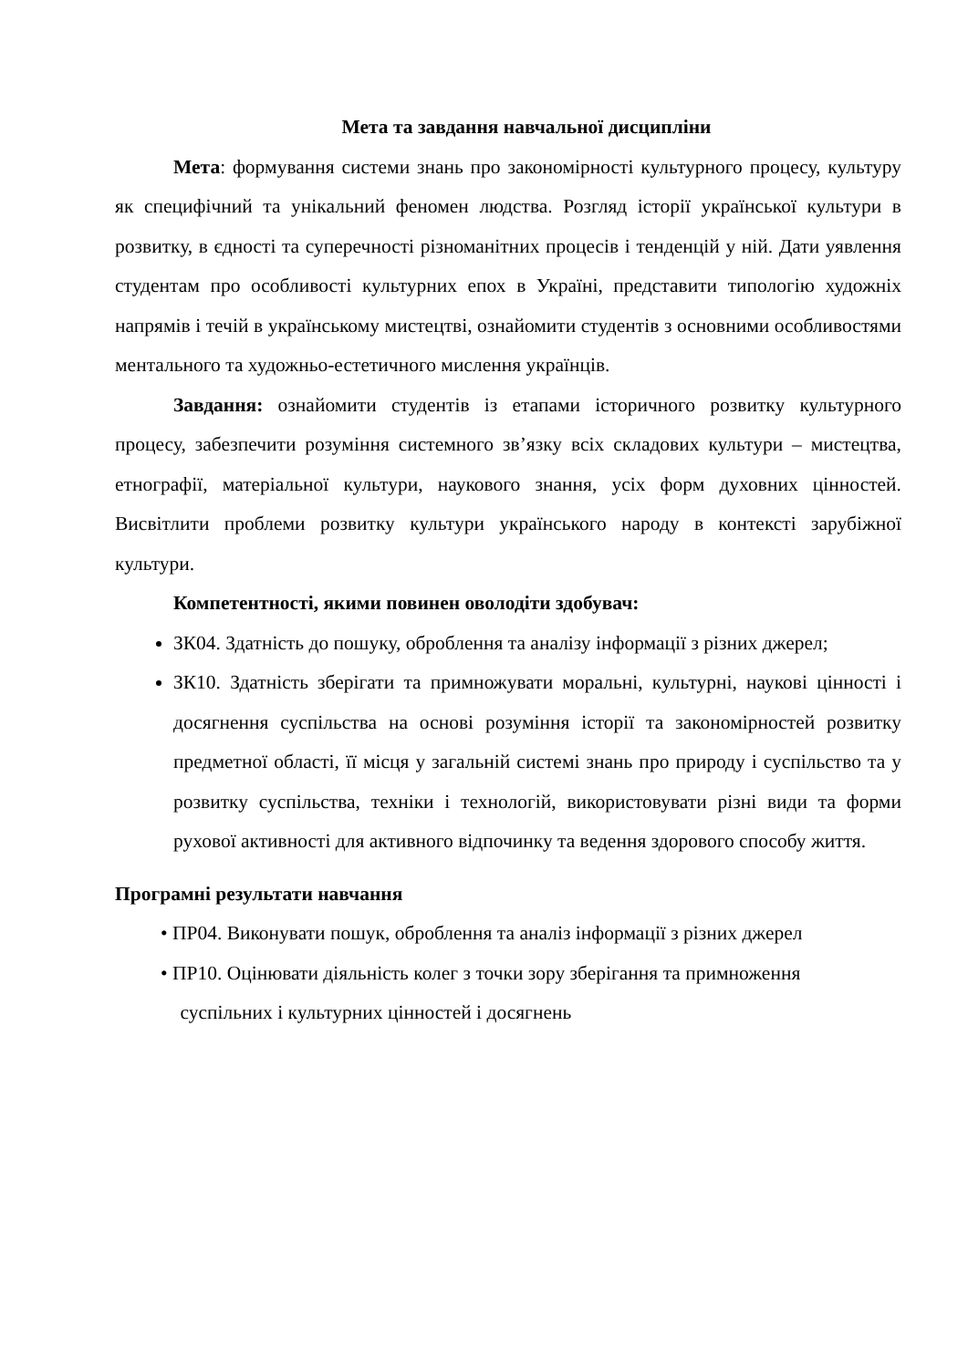Мета та завдання навчальної дисципліни
Мета: формування системи знань про закономірності культурного процесу, культуру як специфічний та унікальний феномен людства. Розгляд історії української культури в розвитку, в єдності та суперечності різноманітних процесів і тенденцій у ній. Дати уявлення студентам про особливості культурних епох в Україні, представити типологію художніх напрямів і течій в українському мистецтві, ознайомити студентів з основними особливостями ментального та художньо-естетичного мислення українців.
Завдання: ознайомити студентів із етапами історичного розвитку культурного процесу, забезпечити розуміння системного зв’язку всіх складових культури – мистецтва, етнографії, матеріальної культури, наукового знання, усіх форм духовних цінностей. Висвітлити проблеми розвитку культури українського народу в контексті зарубіжної культури.
Компетентності, якими повинен оволодіти здобувач:
ЗК04. Здатність до пошуку, оброблення та аналізу інформації з різних джерел;
ЗК10. Здатність зберігати та примножувати моральні, культурні, наукові цінності і досягнення суспільства на основі розуміння історії та закономірностей розвитку предметної області, її місця у загальній системі знань про природу і суспільство та у розвитку суспільства, техніки і технологій, використовувати різні види та форми рухової активності для активного відпочинку та ведення здорового способу життя.
Програмні результати навчання
• ПР04. Виконувати пошук, оброблення та аналіз інформації з різних джерел
• ПР10. Оцінювати діяльність колег з точки зору зберігання та примноження
суспільних і культурних цінностей і досягнень